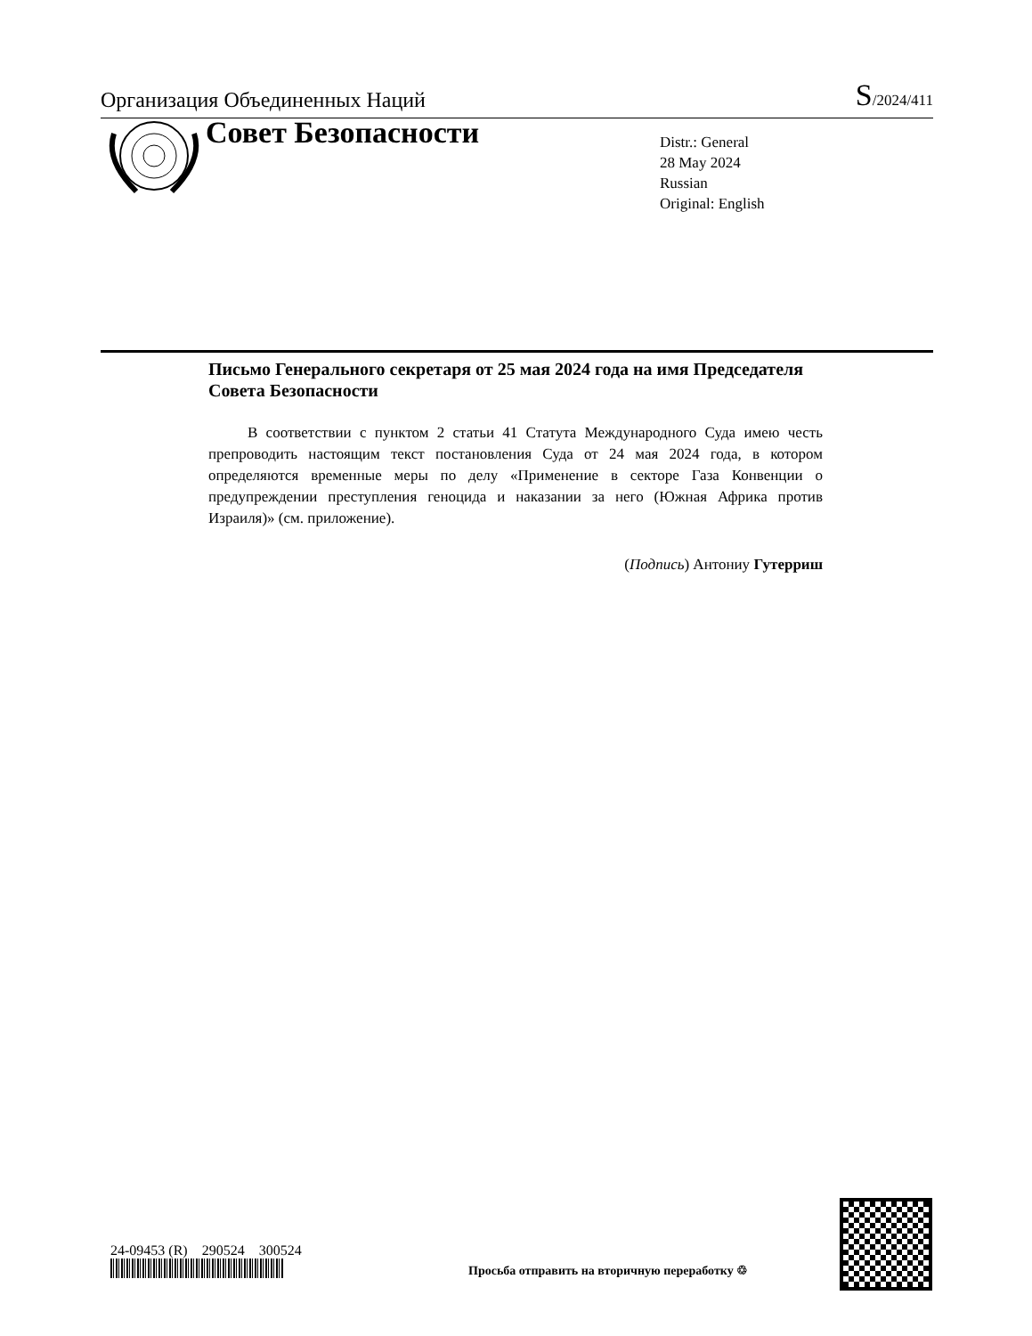Организация Объединенных Наций
S/2024/411
Совет Безопасности
Distr.: General
28 May 2024
Russian
Original: English
Письмо Генерального секретаря от 25 мая 2024 года на имя Председателя Совета Безопасности
В соответствии с пунктом 2 статьи 41 Статута Международного Суда имею честь препроводить настоящим текст постановления Суда от 24 мая 2024 года, в котором определяются временные меры по делу «Применение в секторе Газа Конвенции о предупреждении преступления геноцида и наказании за него (Южная Африка против Израиля)» (см. приложение).
(Подпись) Антониу Гутерриш
24-09453 (R) 290524 300524
Просьба отправить на вторичную переработку ♲